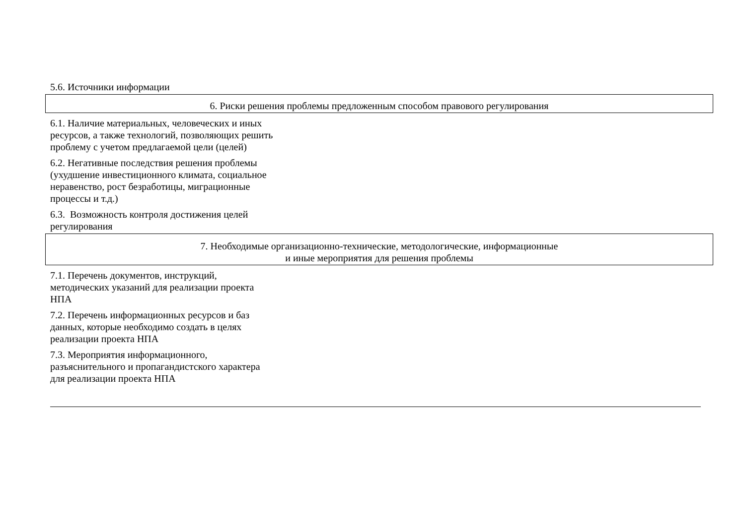5.6. Источники информации
6. Риски решения проблемы предложенным способом правового регулирования
6.1. Наличие материальных, человеческих и иных ресурсов, а также технологий, позволяющих решить проблему с учетом предлагаемой цели (целей)
6.2. Негативные последствия решения проблемы (ухудшение инвестиционного климата, социальное неравенство, рост безработицы, миграционные процессы и т.д.)
6.3. Возможность контроля достижения целей регулирования
7. Необходимые организационно-технические, методологические, информационные
и иные мероприятия для решения проблемы
7.1. Перечень документов, инструкций, методических указаний для реализации проекта НПА
7.2. Перечень информационных ресурсов и баз данных, которые необходимо создать в целях реализации проекта НПА
7.3. Мероприятия информационного, разъяснительного и пропагандистского характера для реализации проекта НПА